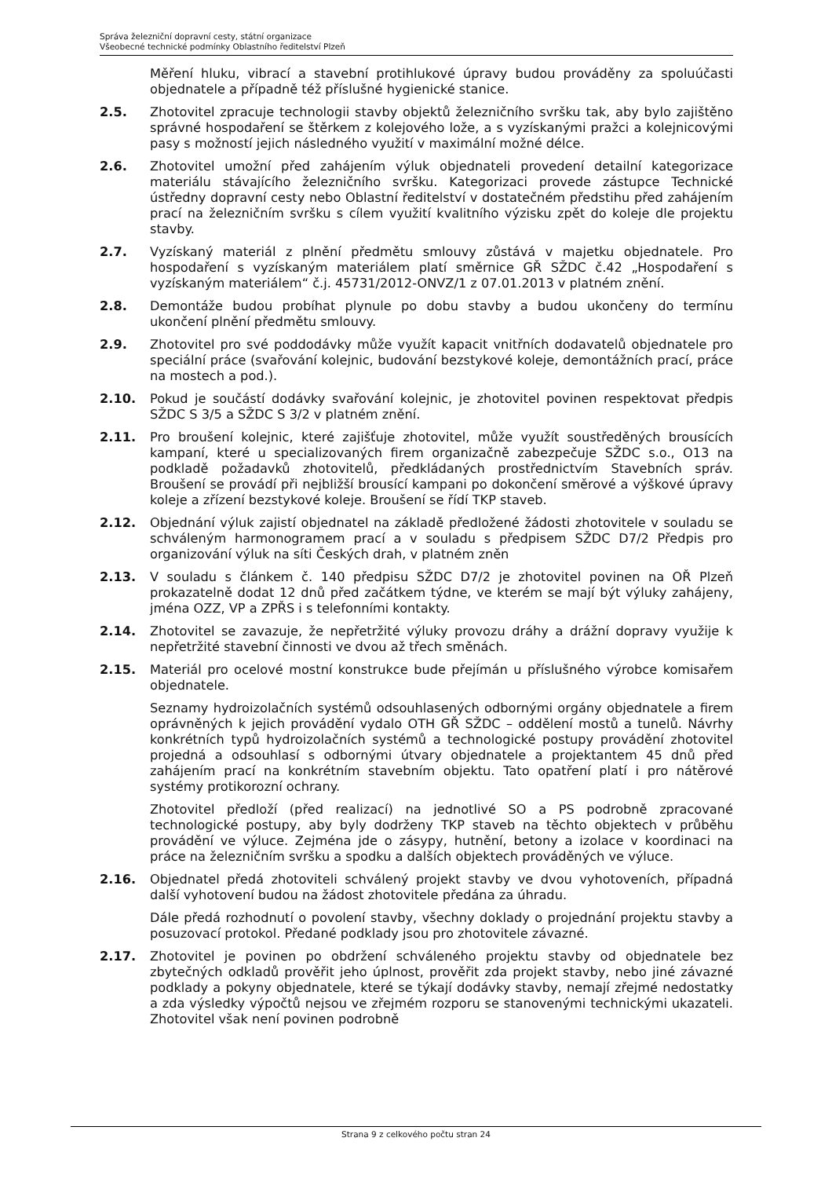Správa železniční dopravní cesty, státní organizace
Všeobecné technické podmínky Oblastního ředitelství Plzeň
Měření hluku, vibrací a stavební protihlukové úpravy budou prováděny za spoluúčasti objednatele a případně též příslušné hygienické stanice.
2.5. Zhotovitel zpracuje technologii stavby objektů železničního svršku tak, aby bylo zajištěno správné hospodaření se štěrkem z kolejového lože, a s vyzískanými pražci a kolejnicovými pasy s možností jejich následného využití v maximální možné délce.
2.6. Zhotovitel umožní před zahájením výluk objednateli provedení detailní kategorizace materiálu stávajícího železničního svršku. Kategorizaci provede zástupce Technické ústředny dopravní cesty nebo Oblastní ředitelství v dostatečném předstihu před zahájením prací na železničním svršku s cílem využití kvalitního výzisku zpět do koleje dle projektu stavby.
2.7. Vyzískaný materiál z plnění předmětu smlouvy zůstává v majetku objednatele. Pro hospodaření s vyzískaným materiálem platí směrnice GŘ SŽDC č.42 „Hospodaření s vyzískaným materiálem“ č.j. 45731/2012-ONVZ/1 z 07.01.2013 v platném znění.
2.8. Demontáže budou probíhat plynule po dobu stavby a budou ukončeny do termínu ukončení plnění předmětu smlouvy.
2.9. Zhotovitel pro své poddodávky může využít kapacit vnitřních dodavatelů objednatele pro speciální práce (svařování kolejnic, budování bezstykové koleje, demontážních prací, práce na mostech a pod.).
2.10. Pokud je součástí dodávky svařování kolejnic, je zhotovitel povinen respektovat předpis SŽDC S 3/5 a SŽDC S 3/2 v platném znění.
2.11. Pro broušení kolejnic, které zajišťuje zhotovitel, může využít soustředěných brousících kampaní, které u specializovaných firem organizačně zabezpečuje SŽDC s.o., O13 na podkladě požadavků zhotovitelů, předkládaných prostřednictvím Stavebních správ. Broušení se provádí při nejbližší brousící kampani po dokončení směrové a výškové úpravy koleje a zřízení bezstykové koleje. Broušení se řídí TKP staveb.
2.12. Objednání výluk zajistí objednatel na základě předložené žádosti zhotovitele v souladu se schváleným harmonogramem prací a v souladu s předpisem SŽDC D7/2 Předpis pro organizování výluk na síti Českých drah, v platném zněn
2.13. V souladu s článkem č. 140 předpisu SŽDC D7/2 je zhotovitel povinen na OŘ Plzeň prokazatelně dodat 12 dnů před začátkem týdne, ve kterém se mají být výluky zahájeny, jména OZZ, VP a ZPŘS i s telefonními kontakty.
2.14. Zhotovitel se zavazuje, že nepřetržité výluky provozu dráhy a drážní dopravy využije k nepřetržité stavební činnosti ve dvou až třech směnách.
2.15. Materiál pro ocelové mostní konstrukce bude přejímán u příslušného výrobce komisařem objednatele.
Seznamy hydroizolačních systémů odsouhlasených odbornými orgány objednatele a firem oprávněných k jejich provádění vydalo OTH GŘ SŽDC – oddělení mostů a tunelů. Návrhy konkrétních typů hydroizolačních systémů a technologické postupy provádění zhotovitel projedná a odsouhlasí s odbornými útvary objednatele a projektantem 45 dnů před zahájením prací na konkrétním stavebním objektu. Tato opatření platí i pro nátěrové systémy protikorozní ochrany.
Zhotovitel předloží (před realizací) na jednotlivé SO a PS podrobně zpracované technologické postupy, aby byly dodrženy TKP staveb na těchto objektech v průběhu provádění ve výluce. Zejména jde o zásypy, hutnění, betony a izolace v koordinaci na práce na železničním svršku a spodku a dalších objektech prováděných ve výluce.
2.16. Objednatel předá zhotoviteli schválený projekt stavby ve dvou vyhotoveních, případná další vyhotovení budou na žádost zhotovitele předána za úhradu.
Dále předá rozhodnutí o povolení stavby, všechny doklady o projednání projektu stavby a posuzovací protokol. Předané podklady jsou pro zhotovitele závazné.
2.17. Zhotovitel je povinen po obdržení schváleného projektu stavby od objednatele bez zbytečných odkladů prověřit jeho úplnost, prověřit zda projekt stavby, nebo jiné závazné podklady a pokyny objednatele, které se týkají dodávky stavby, nemají zřejmé nedostatky a zda výsledky výpočtů nejsou ve zřejmém rozporu se stanovenými technickými ukazateli. Zhotovitel však není povinen podrobně
Strana 9 z celkového počtu stran 24